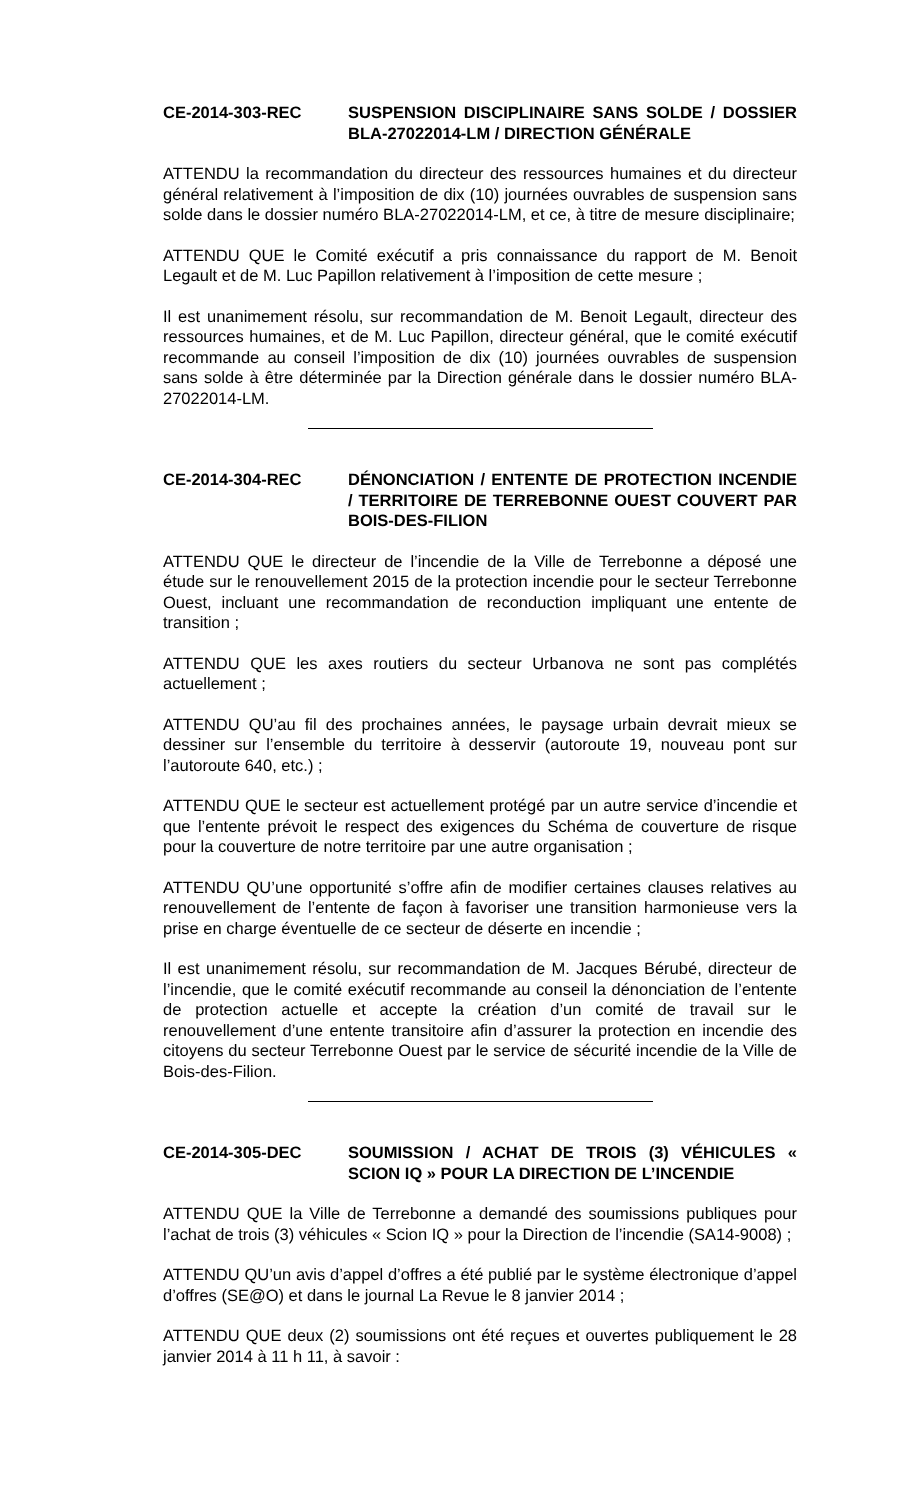CE-2014-303-REC SUSPENSION DISCIPLINAIRE SANS SOLDE / DOSSIER BLA-27022014-LM / DIRECTION GÉNÉRALE
ATTENDU la recommandation du directeur des ressources humaines et du directeur général relativement à l’imposition de dix (10) journées ouvrables de suspension sans solde dans le dossier numéro BLA-27022014-LM, et ce, à titre de mesure disciplinaire;
ATTENDU QUE le Comité exécutif a pris connaissance du rapport de M. Benoit Legault et de M. Luc Papillon relativement à l’imposition de cette mesure ;
Il est unanimement résolu, sur recommandation de M. Benoit Legault, directeur des ressources humaines, et de M. Luc Papillon, directeur général, que le comité exécutif recommande au conseil l’imposition de dix (10) journées ouvrables de suspension sans solde à être déterminée par la Direction générale dans le dossier numéro BLA-27022014-LM.
CE-2014-304-REC DÉNONCIATION / ENTENTE DE PROTECTION INCENDIE / TERRITOIRE DE TERREBONNE OUEST COUVERT PAR BOIS-DES-FILION
ATTENDU QUE le directeur de l’incendie de la Ville de Terrebonne a déposé une étude sur le renouvellement 2015 de la protection incendie pour le secteur Terrebonne Ouest, incluant une recommandation de reconduction impliquant une entente de transition ;
ATTENDU QUE les axes routiers du secteur Urbanova ne sont pas complétés actuellement ;
ATTENDU QU’au fil des prochaines années, le paysage urbain devrait mieux se dessiner sur l’ensemble du territoire à desservir (autoroute 19, nouveau pont sur l’autoroute 640, etc.) ;
ATTENDU QUE le secteur est actuellement protégé par un autre service d’incendie et que l’entente prévoit le respect des exigences du Schéma de couverture de risque pour la couverture de notre territoire par une autre organisation ;
ATTENDU QU’une opportunité s’offre afin de modifier certaines clauses relatives au renouvellement de l’entente de façon à favoriser une transition harmonieuse vers la prise en charge éventuelle de ce secteur de déserte en incendie ;
Il est unanimement résolu, sur recommandation de M. Jacques Bérubé, directeur de l’incendie, que le comité exécutif recommande au conseil la dénonciation de l’entente de protection actuelle et accepte la création d’un comité de travail sur le renouvellement d’une entente transitoire afin d’assurer la protection en incendie des citoyens du secteur Terrebonne Ouest par le service de sécurité incendie de la Ville de Bois-des-Filion.
CE-2014-305-DEC SOUMISSION / ACHAT DE TROIS (3) VÉHICULES « SCION IQ » POUR LA DIRECTION DE L’INCENDIE
ATTENDU QUE la Ville de Terrebonne a demandé des soumissions publiques pour l’achat de trois (3) véhicules « Scion IQ » pour la Direction de l’incendie (SA14-9008) ;
ATTENDU QU’un avis d’appel d’offres a été publié par le système électronique d’appel d’offres (SE@O) et dans le journal La Revue le 8 janvier 2014 ;
ATTENDU QUE deux (2) soumissions ont été reçues et ouvertes publiquement le 28 janvier 2014 à 11 h 11, à savoir :